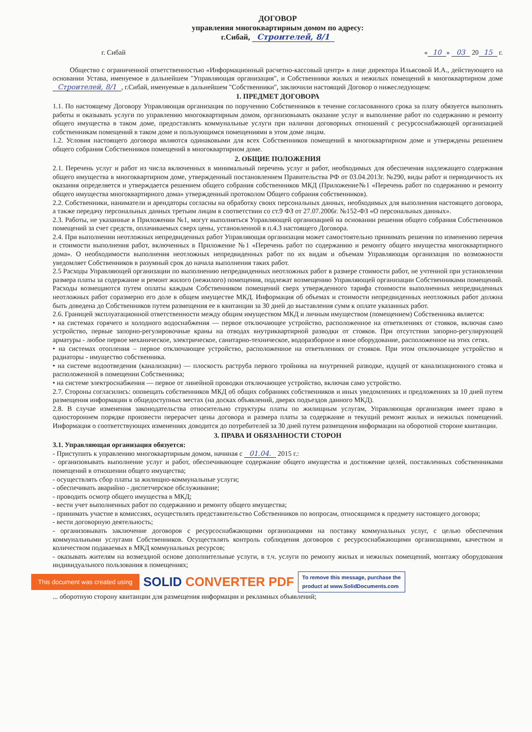ДОГОВОР
управления многоквартирным домом по адресу:
г.Сибай, Строителей, 8/1
г. Сибай « 10 » 03 20 15 г.
Общество с ограниченной ответственностью «Информационный расчетно-кассовый центр» в лице директора Ильясовой И.А., действующего на основании Устава, именуемое в дальнейшем "Управляющая организация", и Собственники жилых и нежилых помещений в многоквартирном доме Строителей, 8/1, г.Сибай, именуемые в дальнейшем "Собственники", заключили настоящий Договор о нижеследующем:
1. ПРЕДМЕТ ДОГОВОРА
1.1. По настоящему Договору Управляющая организация по поручению Собственников в течение согласованного срока за плату обязуется выполнять работы и оказывать услуги по управлению многоквартирным домом, организовывать оказание услуг и выполнение работ по содержанию и ремонту общего имущества в таком доме, предоставлять коммунальные услуги при наличии договорных отношений с ресурсоснабжающей организацией собственникам помещений в таком доме и пользующимся помещениями в этом доме лицам.
1.2. Условия настоящего договора являются одинаковыми для всех Собственников помещений в многоквартирном доме и утверждены решением общего собрания Собственников помещений в многоквартирном доме.
2. ОБЩИЕ ПОЛОЖЕНИЯ
2.1. Перечень услуг и работ из числа включенных в минимальный перечень услуг и работ, необходимых для обеспечения надлежащего содержания общего имущества в многоквартирном доме, утвержденный постановлением Правительства РФ от 03.04.2013г. №290, виды работ и периодичность их оказания определяется и утверждается решением общего собрания собственников МКД (Приложение№1 «Перечень работ по содержанию и ремонту общего имущества многоквартирного дома» утвержденный протоколом Общего собрания собственников).
2.2. Собственники, наниматели и арендаторы согласны на обработку своих персональных данных, необходимых для выполнения настоящего договора, а также передачу персональных данных третьим лицам в соответствии со ст.9 ФЗ от 27.07.2006г. №152-ФЗ «О персональных данных».
2.3. Работы, не указанные в Приложении №1, могут выполняться Управляющей организацией на основании решения общего собрания Собственников помещений за счет средств, оплачиваемых сверх цены, установленной в п.4.3 настоящего Договора.
2.4. При выполнении неотложных непредвиденных работ Управляющая организация может самостоятельно принимать решения по изменению перечня и стоимости выполнения работ, включенных в Приложение №1 «Перечень работ по содержанию и ремонту общего имущества многоквартирного дома». О необходимости выполнения неотложных непредвиденных работ по их видам и объемам Управляющая организация по возможности уведомляет Собственников в разумный срок до начала выполнения таких работ.
2.5 Расходы Управляющей организации по выполнению непредвиденных неотложных работ в размере стоимости работ, не учтенной при установлении размера платы за содержание и ремонт жилого (нежилого) помещения, подлежат возмещению Управляющей организации Собственниками помещений. Расходы возмещаются путем оплаты каждым Собственником помещений сверх утвержденного тарифа стоимости выполненных непредвиденных неотложных работ соразмерно его доле в общем имуществе МКД. Информация об объемах и стоимости непредвиденных неотложных работ должна быть доведена до Собственников путем размещения ее в квитанции за 30 дней до выставления сумм к оплате указанных работ.
2.6. Границей эксплуатационной ответственности между общим имуществом МКД и личным имуществом (помещением) Собственника является:
• на системах горячего и холодного водоснабжения — первое отключающее устройство, расположенное на ответвлениях от стояков, включая само устройство, первые запорно-регулировочные краны на отводах внутриквартирной разводки от стояков. При отсутствии запорно-регулирующей арматуры - любое первое механическое, электрическое, санитарно-техническое, водоразборное и иное оборудование, расположенное на этих сетях.
• на системах отопления – первое отключающее устройство, расположенное на ответвлениях от стояков. При этом отключающее устройство и радиаторы - имущество собственника.
• на системе водоотведения (канализации) — плоскость раструба первого тройника на внутренней разводке, идущей от канализационного стояка и расположенной в помещении Собственника;
• на системе электроснабжения — первое от линейной проводки отключающее устройство, включая само устройство.
2.7. Стороны согласились: оповещать собственников МКД об общих собраниях собственников и иных уведомлениях и предложениях за 10 дней путем размещения информации в общедоступных местах (на досках объявлений, дверях подъездов данного МКД).
2.8. В случае изменения законодательства относительно структуры платы по жилищным услугам, Управляющая организация имеет право в одностороннем порядке произвести перерасчет цены договора и размера платы за содержание и текущий ремонт жилых и нежилых помещений. Информация о соответствующих изменениях доводится до потребителей за 30 дней путем размещения информации на оборотной стороне квитанции.
3. ПРАВА И ОБЯЗАННОСТИ СТОРОН
3.1. Управляющая организация обязуется:
- Приступить к управлению многоквартирным домом, начиная с 01.04. 2015 г.:
- организовывать выполнение услуг и работ, обеспечивающее содержание общего имущества и достижение целей, поставленных собственниками помещений в отношении общего имущества;
- осуществлять сбор платы за жилищно-коммунальные услуги;
- обеспечивать аварийно - диспетчерское обслуживание;
- проводить осмотр общего имущества в МКД;
- вести учет выполненных работ по содержанию и ремонту общего имущества;
- принимать участие в комиссиях, осуществлять представительство Собственников по вопросам, относящимся к предмету настоящего договора;
- вести договорную деятельность;
- организовывать заключение договоров с ресурсоснабжающими организациями на поставку коммунальных услуг, с целью обеспечения коммунальными услугами Собственников. Осуществлять контроль соблюдения договоров с ресурсоснабжающими организациями, качеством и количеством подаваемых в МКД коммунальных ресурсов;
- оказывать жителям на возмездной основе дополнительные услуги, в т.ч. услуги по ремонту жилых и нежилых помещений, монтажу оборудования индивидуального пользования в помещениях;
This document was created using SOLID CONVERTER PDF To remove this message, purchase the
product at www.SolidDocuments.com
... оборотную сторону квитанции для размещения информации и рекламных объявлений;